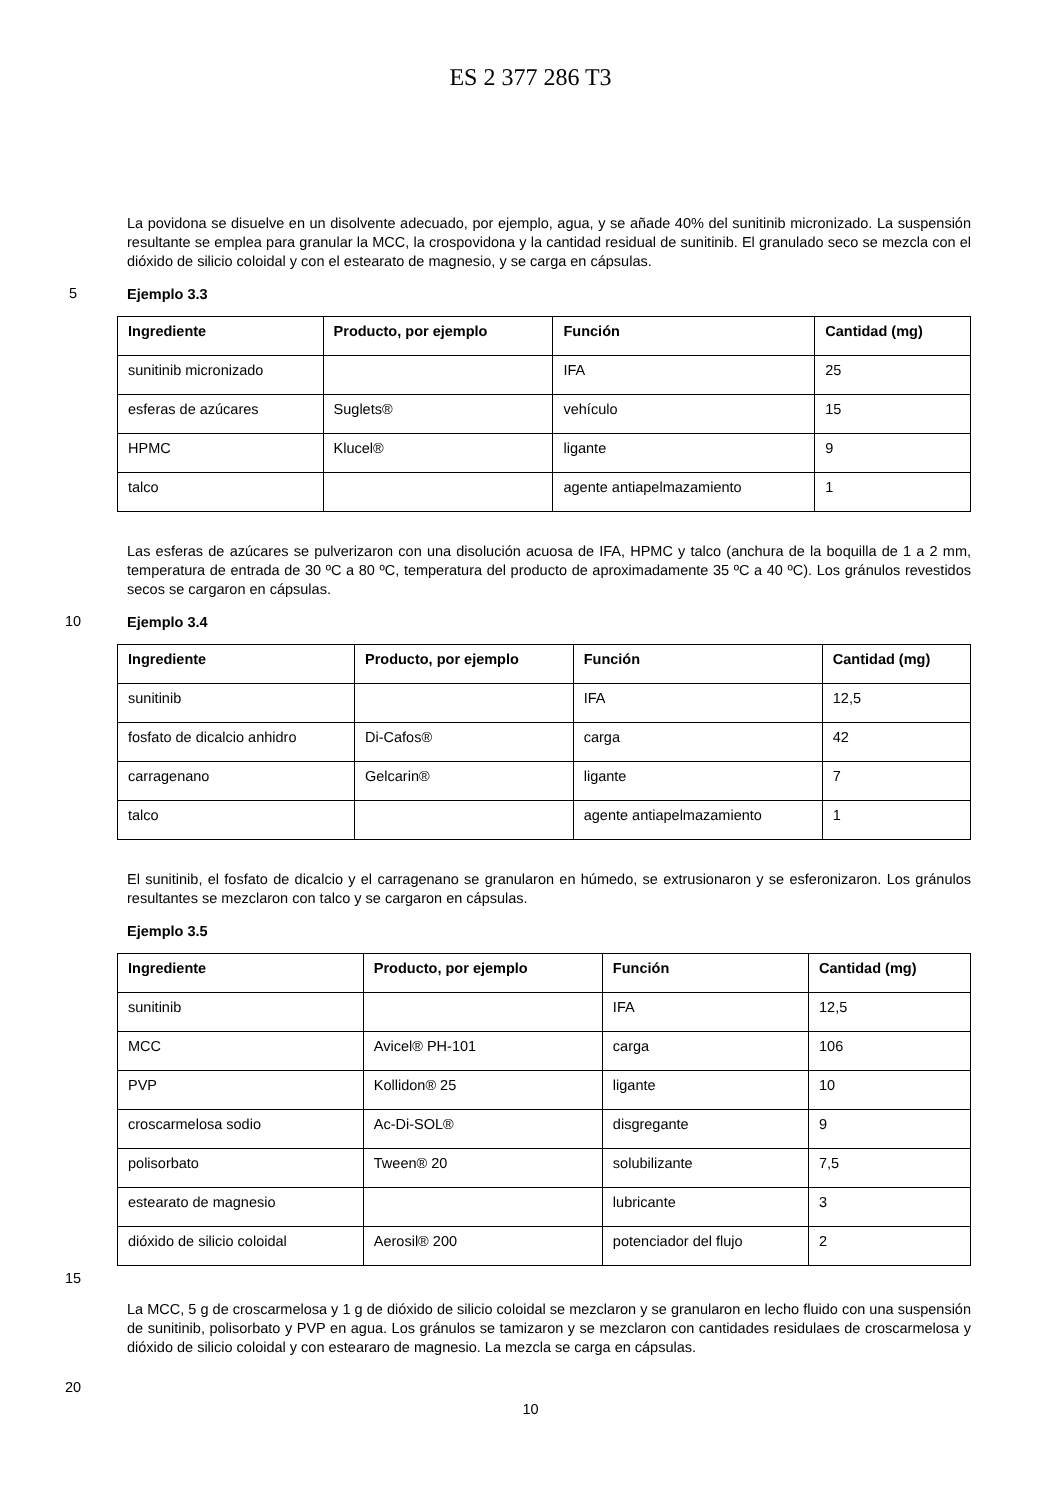ES 2 377 286 T3
La povidona se disuelve en un disolvente adecuado, por ejemplo, agua, y se añade 40% del sunitinib micronizado. La suspensión resultante se emplea para granular la MCC, la crospovidona y la cantidad residual de sunitinib. El granulado seco se mezcla con el dióxido de silicio coloidal y con el estearato de magnesio, y se carga en cápsulas.
5
Ejemplo 3.3
| Ingrediente | Producto, por ejemplo | Función | Cantidad (mg) |
| --- | --- | --- | --- |
| sunitinib micronizado | | IFA | 25 |
| esferas de azúcares | Suglets® | vehículo | 15 |
| HPMC | Klucel® | ligante | 9 |
| talco | | agente antiapelmazamiento | 1 |
Las esferas de azúcares se pulverizaron con una disolución acuosa de IFA, HPMC y talco (anchura de la boquilla de 1 a 2 mm, temperatura de entrada de 30 ºC a 80 ºC, temperatura del producto de aproximadamente 35 ºC a 40 ºC). Los gránulos revestidos secos se cargaron en cápsulas.
10
Ejemplo 3.4
| Ingrediente | Producto, por ejemplo | Función | Cantidad (mg) |
| --- | --- | --- | --- |
| sunitinib | | IFA | 12,5 |
| fosfato de dicalcio anhidro | Di-Cafos® | carga | 42 |
| carragenano | Gelcarin® | ligante | 7 |
| talco | | agente antiapelmazamiento | 1 |
El sunitinib, el fosfato de dicalcio y el carragenano se granularon en húmedo, se extrusionaron y se esferonizaron. Los gránulos resultantes se mezclaron con talco y se cargaron en cápsulas.
Ejemplo 3.5
| Ingrediente | Producto, por ejemplo | Función | Cantidad (mg) |
| --- | --- | --- | --- |
| sunitinib | | IFA | 12,5 |
| MCC | Avicel® PH-101 | carga | 106 |
| PVP | Kollidon® 25 | ligante | 10 |
| croscarmelosa sodio | Ac-Di-SOL® | disgregante | 9 |
| polisorbato | Tween® 20 | solubilizante | 7,5 |
| estearato de magnesio | | lubricante | 3 |
| dióxido de silicio coloidal | Aerosil® 200 | potenciador del flujo | 2 |
15
La MCC, 5 g de croscarmelosa y 1 g de dióxido de silicio coloidal se mezclaron y se granularon en lecho fluido con una suspensión de sunitinib, polisorbato y PVP en agua. Los gránulos se tamizaron y se mezclaron con cantidades residulaes de croscarmelosa y dióxido de silicio coloidal y con esteararo de magnesio. La mezcla se carga en cápsulas.
20
10